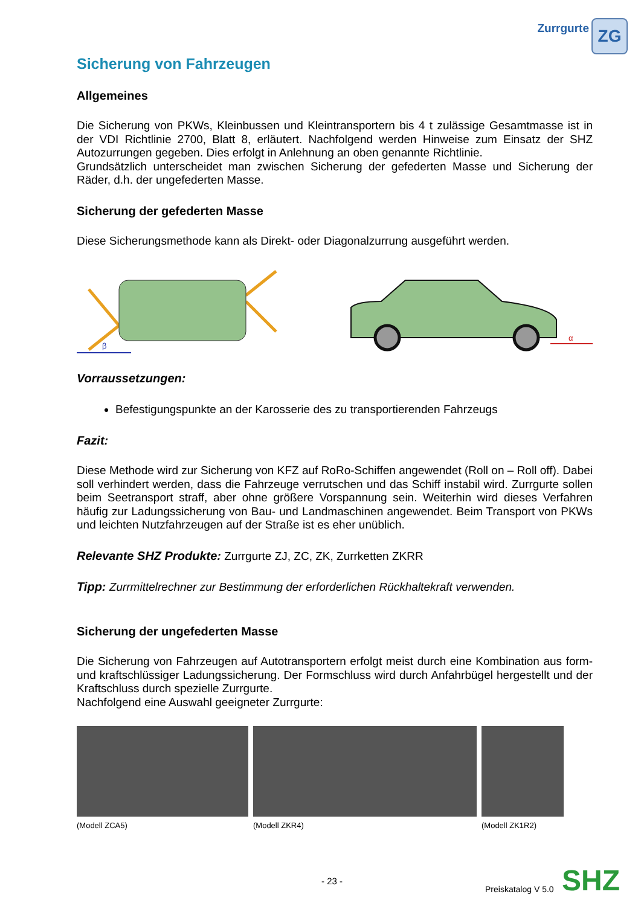Zurrgurte
ZG
Sicherung von Fahrzeugen
Allgemeines
Die Sicherung von PKWs, Kleinbussen und Kleintransportern bis 4 t zulässige Gesamtmasse ist in der VDI Richtlinie 2700, Blatt 8, erläutert. Nachfolgend werden Hinweise zum Einsatz der SHZ Autozurrungen gegeben. Dies erfolgt in Anlehnung an oben genannte Richtlinie.
Grundsätzlich unterscheidet man zwischen Sicherung der gefederten Masse und Sicherung der Räder, d.h. der ungefederten Masse.
Sicherung der gefederten Masse
Diese Sicherungsmethode kann als Direkt- oder Diagonalzurrung ausgeführt werden.
β
α
Vorraussetzungen:
Befestigungspunkte an der Karosserie des zu transportierenden Fahrzeugs
Fazit:
Diese Methode wird zur Sicherung von KFZ auf RoRo-Schiffen angewendet (Roll on – Roll off). Dabei soll verhindert werden, dass die Fahrzeuge verrutschen und das Schiff instabil wird. Zurrgurte sollen beim Seetransport straff, aber ohne größere Vorspannung sein. Weiterhin wird dieses Verfahren häufig zur Ladungssicherung von Bau- und Landmaschinen angewendet. Beim Transport von PKWs und leichten Nutzfahrzeugen auf der Straße ist es eher unüblich.
Relevante SHZ Produkte: Zurrgurte ZJ, ZC, ZK, Zurrketten ZKRR
Tipp: Zurrmittelrechner zur Bestimmung der erforderlichen Rückhaltekraft verwenden.
Sicherung der ungefederten Masse
Die Sicherung von Fahrzeugen auf Autotransportern erfolgt meist durch eine Kombination aus form- und kraftschlüssiger Ladungssicherung. Der Formschluss wird durch Anfahrbügel hergestellt und der Kraftschluss durch spezielle Zurrgurte.
Nachfolgend eine Auswahl geeigneter Zurrgurte:
(Modell ZCA5) (Modell ZKR4) (Modell ZK1R2)
- 23 -
Preiskatalog V 5.0 SHZ